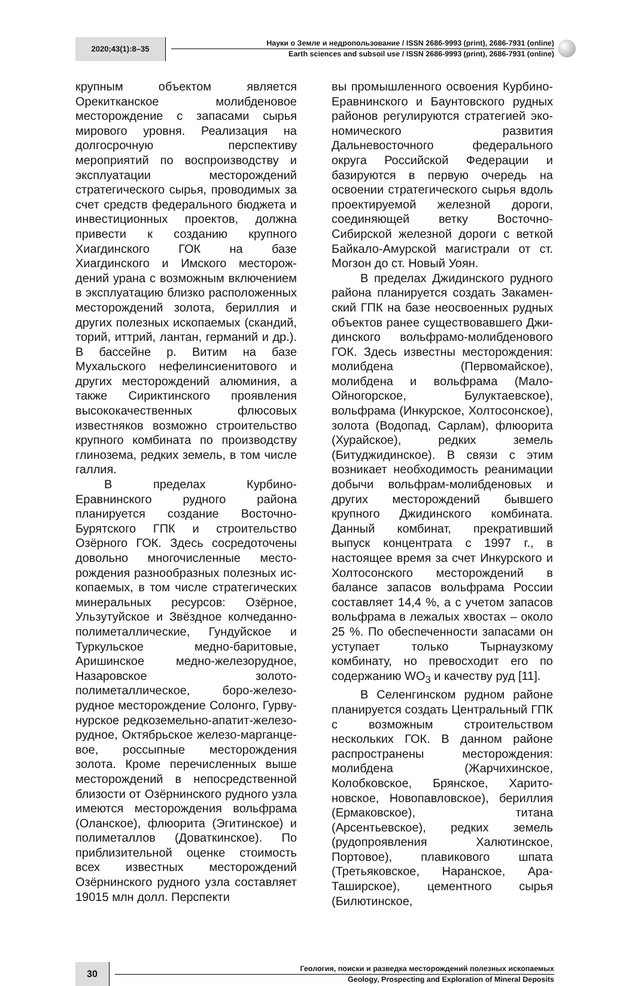2020;43(1):8–35
Науки о Земле и недропользование / ISSN 2686-9993 (print), 2686-7931 (online)
Earth sciences and subsoil use / ISSN 2686-9993 (print), 2686-7931 (online)
крупным объектом является Орекиткан­ское молибденовое месторождение с запасами сырья мирового уровня. Реа­лизация на долгосрочную перспективу мероприятий по воспроизводству и экс­плуатации месторождений стратегиче­ского сырья, проводимых за счет средств федерального бюджета и инве­стиционных проектов, должна привести к созданию крупного Хиагдинского ГОК на базе Хиагдинского и Имского месторож­дений урана с возможным включением в эксплуатацию близко расположенных месторождений золота, бериллия и дру­гих полезных ископаемых (скандий, то­рий, иттрий, лантан, германий и др.). В бассейне р. Витим на базе Мухальского нефелинсиенитового и других место­рождений алюминия, а также Сириктин­ского проявления высококачественных флюсовых известняков возможно строи­тельство крупного комбината по произ­водству глинозема, редких земель, в том числе галлия.
В пределах Курбино-Еравнинского рудного района планируется создание Восточно-Бурятского ГПК и строитель­ство Озёрного ГОК. Здесь сосредоточе­ны довольно многочисленные место­рождения разнообразных полезных ис­копаемых, в том числе стратегических минеральных ресурсов: Озёрное, Ульзу­туйское и Звёздное колчеданно-поли­металлические, Гундуйское и Туркуль­ское медно-баритовые, Аришинское медно-железорудное, Назаровское зо­лото-полиметаллическое, боро-железо­рудное месторождение Солонго, Гурву­нурское редкоземельно-апатит-железо­рудное, Октябрьское железо-марганце­вое, россыпные месторождения золота. Кроме перечисленных выше месторож­дений в непосредственной близости от Озёрнинского рудного узла имеются ме­сторождения вольфрама (Оланское), флюорита (Эгитинское) и полиметаллов (Доваткинское). По приблизительной оценке стоимость всех известных ме­сторождений Озёрнинского рудного узла составляет 19015 млн долл. Перспекти­
вы промышленного освоения Курбино-Еравнинского и Баунтовского рудных районов регулируются стратегией эко­номического развития Дальневосточного федерального округа Российской Феде­рации и базируются в первую очередь на освоении стратегического сырья вдоль проектируемой железной дороги, соединяющей ветку Восточно-Сибирской железной дороги с веткой Байкало-Амурской магистрали от ст. Могзон до ст. Новый Уоян.
В пределах Джидинского рудного района планируется создать Закамен­ский ГПК на базе неосвоенных рудных объектов ранее существовавшего Джи­динского вольфрамо-молибденового ГОК. Здесь известны месторождения: молибдена (Первомайское), молибдена и вольфрама (Мало-Ойногорское, Булук­таевское), вольфрама (Инкурское, Хол­тосонское), золота (Водопад, Сарлам), флюорита (Хурайское), редких земель (Битуджидинское). В связи с этим возни­кает необходимость реанимации добычи вольфрам-молибденовых и других ме­сторождений бывшего крупного Джидин­ского комбината. Данный комбинат, пре­кративший выпуск концентрата с 1997 г., в настоящее время за счет Инкурского и Холтосонского месторождений в балан­се запасов вольфрама России составля­ет 14,4 %, а с учетом запасов вольфра­ма в лежалых хвостах – около 25 %. По обеспеченности запасами он уступает только Тырнаузкому комбинату, но пре­восходит его по содержанию WO<sub>3</sub> и ка­честву руд [11].
В Селенгинском рудном районе планируется создать Центральный ГПК с возможным строительством нескольких ГОК. В данном районе распространены месторождения: молибдена (Жарчихин­ское, Колобковское, Брянское, Харито­новское, Новопавловское), бериллия (Ермаковское), титана (Арсентьевское), редких земель (рудопроявления Халю­тинское, Портовое), плавикового шпата (Третьяковское, Наранское, Ара-Ташир­ское), цементного сырья (Билютинское,
30
Геология, поиски и разведка месторождений полезных ископаемых
Geology, Prospecting and Exploration of Mineral Deposits